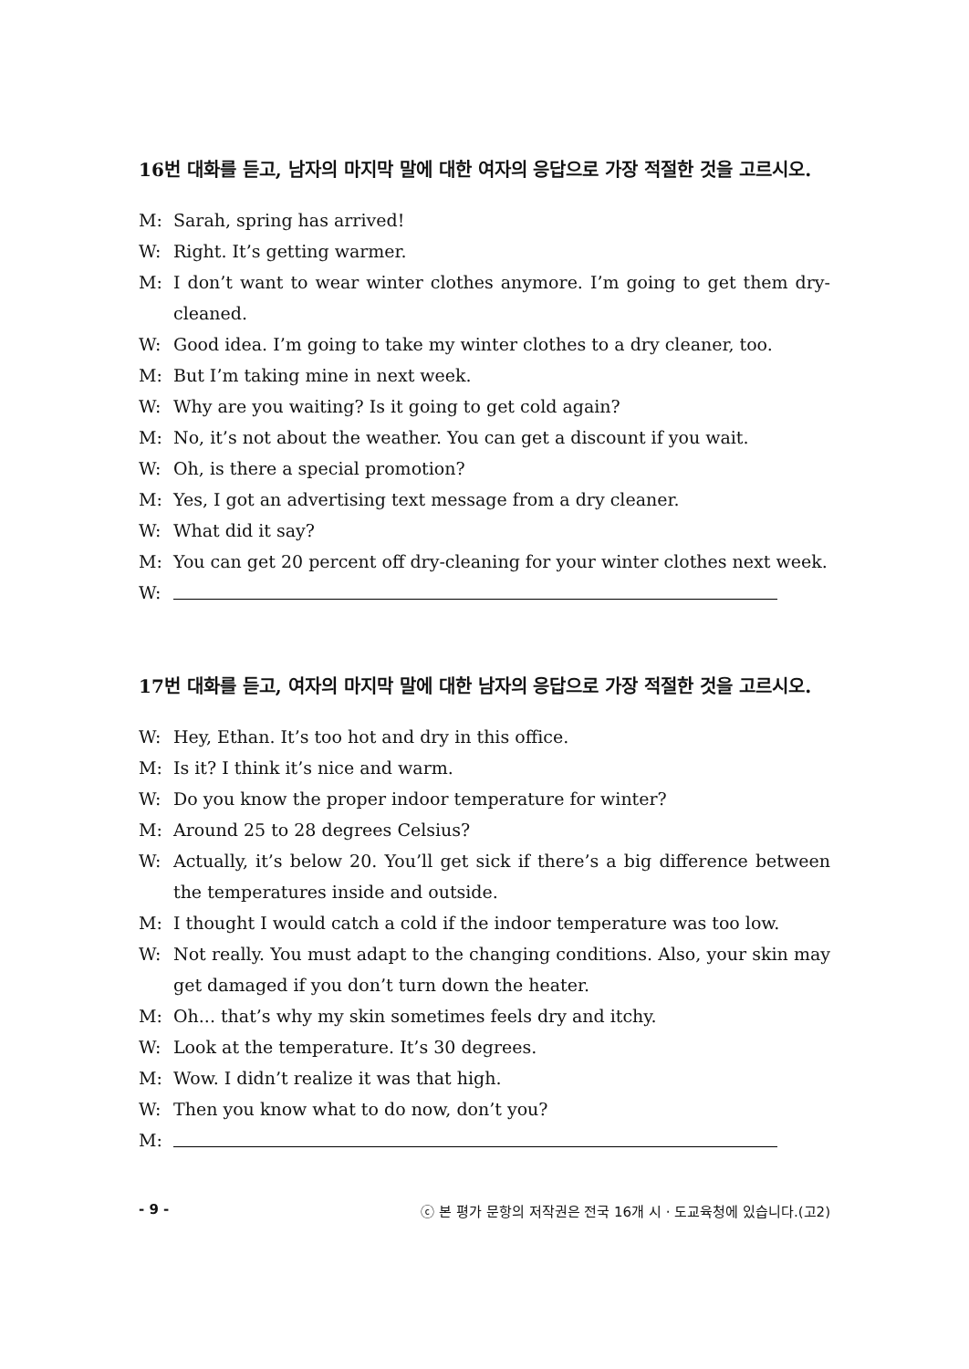16번 대화를 듣고, 남자의 마지막 말에 대한 여자의 응답으로 가장 적절한 것을 고르시오.
M: Sarah, spring has arrived!
W: Right. It’s getting warmer.
M: I don’t want to wear winter clothes anymore. I’m going to get them dry-cleaned.
W: Good idea. I’m going to take my winter clothes to a dry cleaner, too.
M: But I’m taking mine in next week.
W: Why are you waiting? Is it going to get cold again?
M: No, it’s not about the weather. You can get a discount if you wait.
W: Oh, is there a special promotion?
M: Yes, I got an advertising text message from a dry cleaner.
W: What did it say?
M: You can get 20 percent off dry-cleaning for your winter clothes next week.
W:
17번 대화를 듣고, 여자의 마지막 말에 대한 남자의 응답으로 가장 적절한 것을 고르시오.
W: Hey, Ethan. It’s too hot and dry in this office.
M: Is it? I think it’s nice and warm.
W: Do you know the proper indoor temperature for winter?
M: Around 25 to 28 degrees Celsius?
W: Actually, it’s below 20. You’ll get sick if there’s a big difference between the temperatures inside and outside.
M: I thought I would catch a cold if the indoor temperature was too low.
W: Not really. You must adapt to the changing conditions. Also, your skin may get damaged if you don’t turn down the heater.
M: Oh... that’s why my skin sometimes feels dry and itchy.
W: Look at the temperature. It’s 30 degrees.
M: Wow. I didn’t realize it was that high.
W: Then you know what to do now, don’t you?
M:
- 9 - ⓒ 본 평가 문항의 저작권은 전국 16개 시 · 도교육청에 있습니다.(고2)